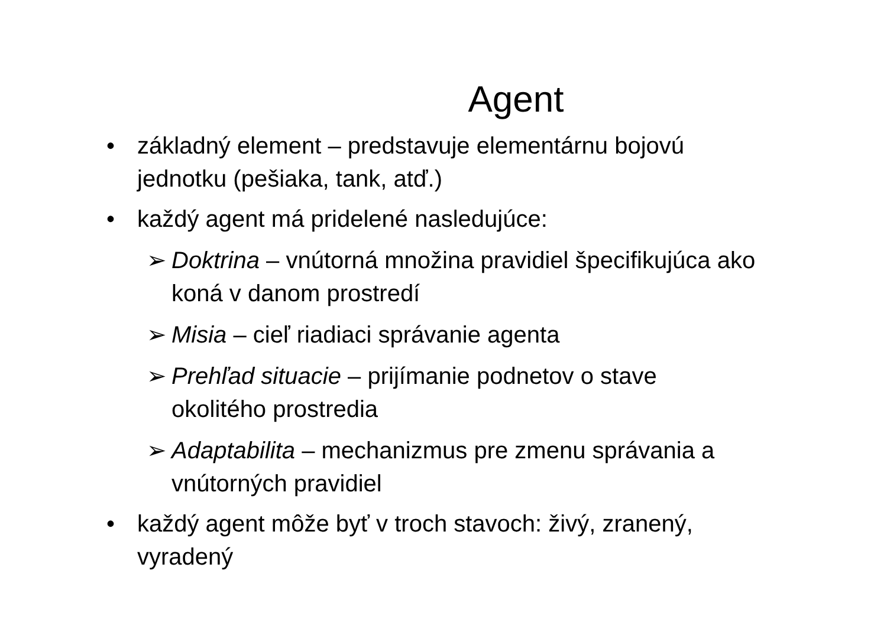Agent
• základný element – predstavuje elementárnu bojovú jednotku (pešiaka, tank, atď.)
• každý agent má pridelené nasledujúce:
➢ Doktrina – vnútorná množina pravidiel špecifikujúca ako koná v danom prostredí
➢ Misia – cieľ riadiaci správanie agenta
➢ Prehľad situacie – prijímanie podnetov o stave okolitého prostredia
➢ Adaptabilita – mechanizmus pre zmenu správania a vnútorných pravidiel
• každý agent môže byť v troch stavoch: živý, zranený, vyradený